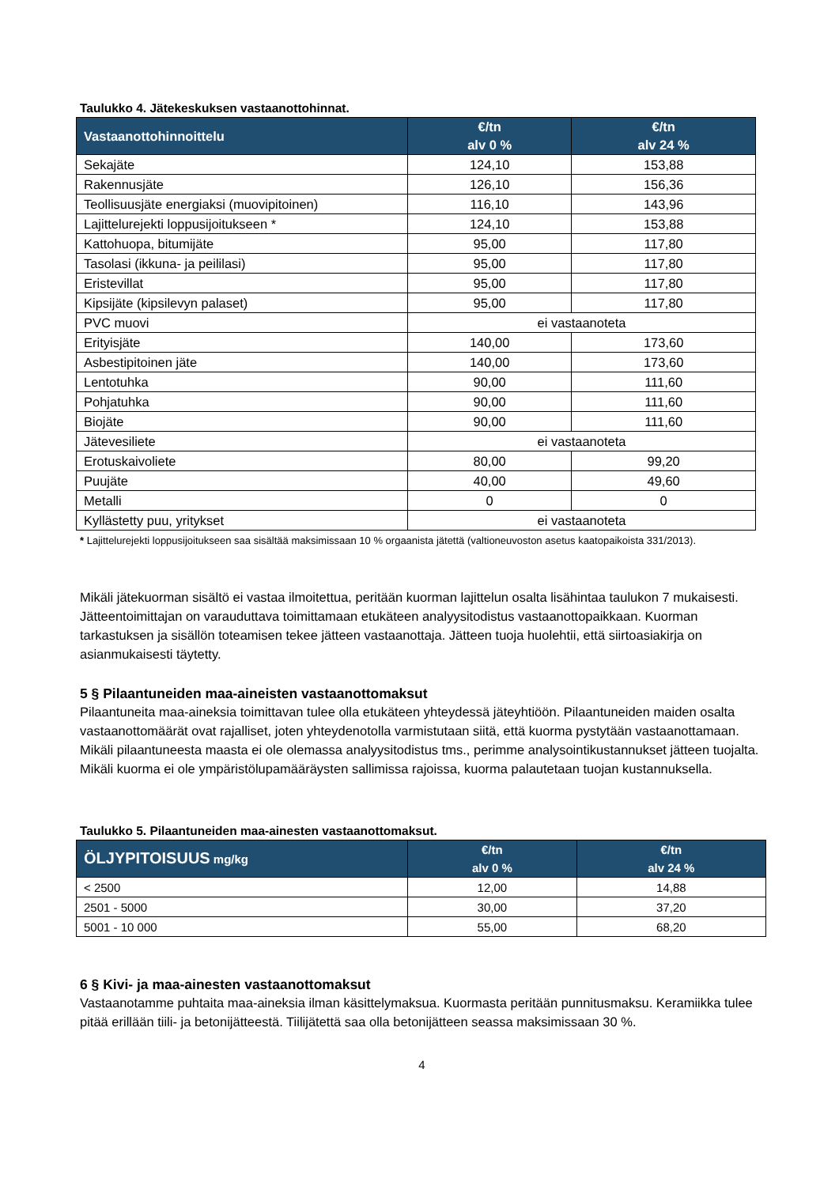Taulukko 4. Jätekeskuksen vastaanottohinnat.
| Vastaanottohinnoittelu | €/tn alv 0 % | €/tn alv 24 % |
| --- | --- | --- |
| Sekajäte | 124,10 | 153,88 |
| Rakennusjäte | 126,10 | 156,36 |
| Teollisuusjäte energiaksi (muovipitoinen) | 116,10 | 143,96 |
| Lajittelurejekti loppusijoitukseen * | 124,10 | 153,88 |
| Kattohuopa, bitumijäte | 95,00 | 117,80 |
| Tasolasi (ikkuna- ja peililasi) | 95,00 | 117,80 |
| Eristevillat | 95,00 | 117,80 |
| Kipsijäte (kipsilevyn palaset) | 95,00 | 117,80 |
| PVC muovi | ei vastaanoteta | |
| Erityisjäte | 140,00 | 173,60 |
| Asbestipitoinen jäte | 140,00 | 173,60 |
| Lentotuhka | 90,00 | 111,60 |
| Pohjatuhka | 90,00 | 111,60 |
| Biojäte | 90,00 | 111,60 |
| Jätevesiliete | ei vastaanoteta | |
| Erotuskaivoliete | 80,00 | 99,20 |
| Puujäte | 40,00 | 49,60 |
| Metalli | 0 | 0 |
| Kyllästetty puu, yritykset | ei vastaanoteta | |
* Lajittelurejekti loppusijoitukseen saa sisältää maksimissaan 10 % orgaanista jätettä (valtioneuvoston asetus kaatopaikoista 331/2013).
Mikäli jätekuorman sisältö ei vastaa ilmoitettua, peritään kuorman lajittelun osalta lisähintaa taulukon 7 mukaisesti. Jätteentoimittajan on varauduttava toimittamaan etukäteen analyysitodistus vastaanottopaikkaan. Kuorman tarkastuksen ja sisällön toteamisen tekee jätteen vastaanottaja. Jätteen tuoja huolehtii, että siirtoasiakirja on asianmukaisesti täytetty.
5 § Pilaantuneiden maa-aineisten vastaanottomaksut
Pilaantuneita maa-aineksia toimittavan tulee olla etukäteen yhteydessä jäteyhtiöön. Pilaantuneiden maiden osalta vastaanottomäärät ovat rajalliset, joten yhteydenotolla varmistutaan siitä, että kuorma pystytään vastaanottamaan. Mikäli pilaantuneesta maasta ei ole olemassa analyysitodistus tms., perimme analysointikustannukset jätteen tuojalta. Mikäli kuorma ei ole ympäristölupamääräysten sallimissa rajoissa, kuorma palautetaan tuojan kustannuksella.
Taulukko 5. Pilaantuneiden maa-ainesten vastaanottomaksut.
| ÖLJYPITOISUUS mg/kg | €/tn alv 0 % | €/tn alv 24 % |
| --- | --- | --- |
| < 2500 | 12,00 | 14,88 |
| 2501 - 5000 | 30,00 | 37,20 |
| 5001 - 10 000 | 55,00 | 68,20 |
6 § Kivi- ja maa-ainesten vastaanottomaksut
Vastaanotamme puhtaita maa-aineksia ilman käsittelymaksua. Kuormasta peritään punnitusmaksu. Keramiikka tulee pitää erillään tiili- ja betonijätteestä. Tiilijätettä saa olla betonijätteen seassa maksimissaan 30 %.
4